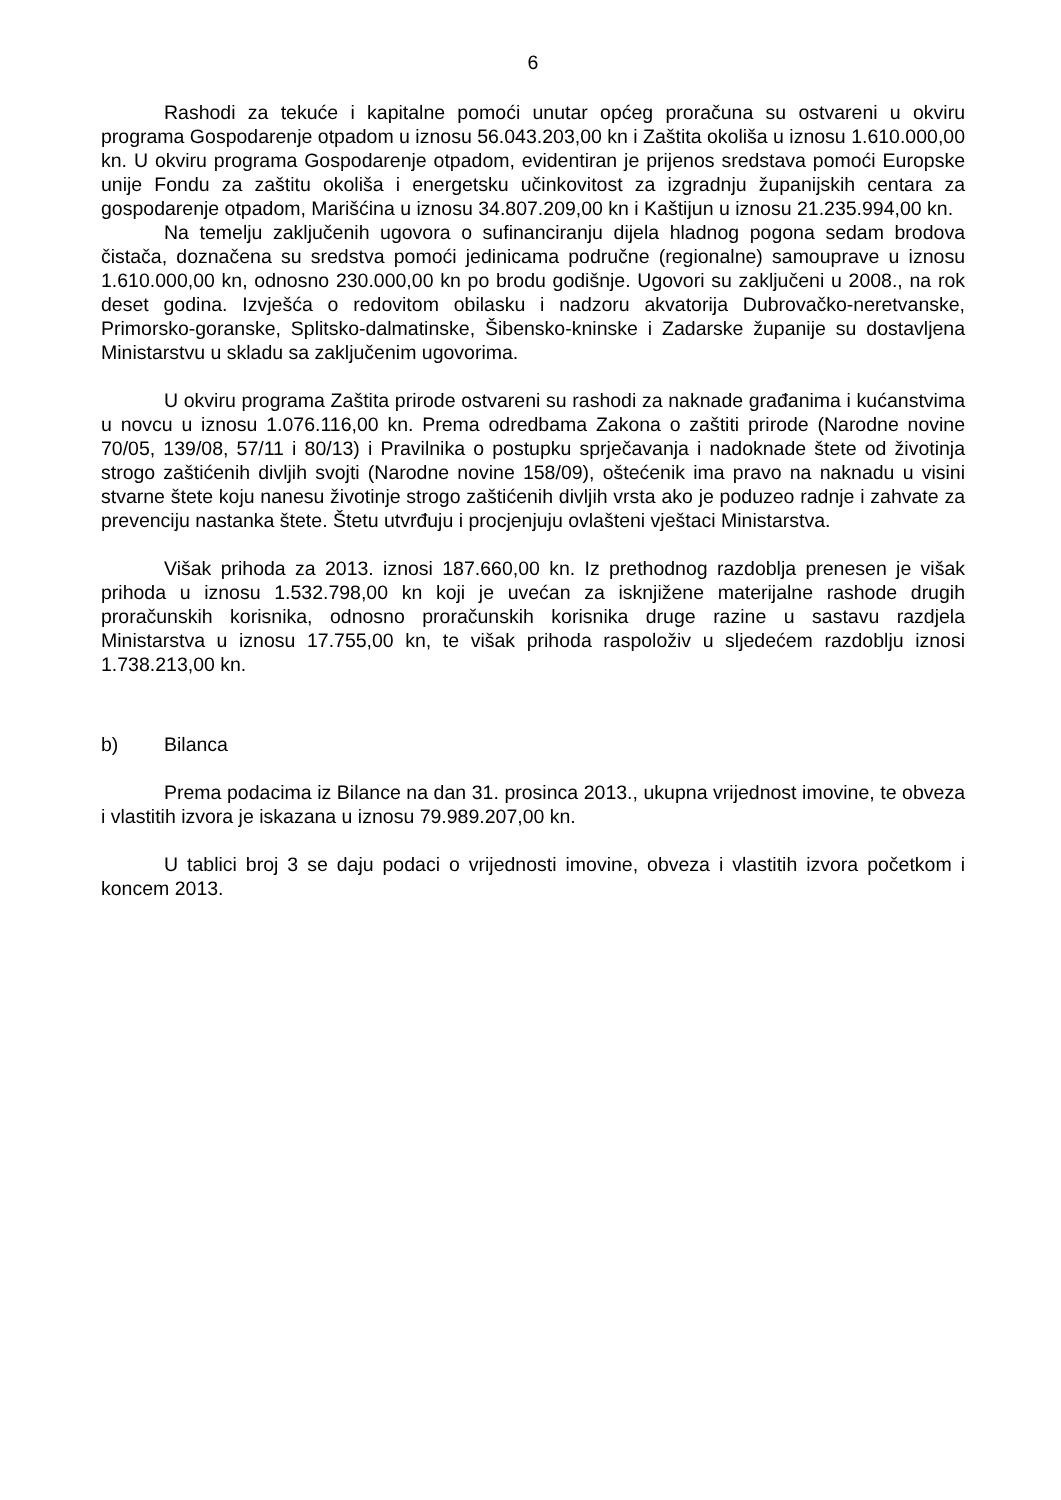6
Rashodi za tekuće i kapitalne pomoći unutar općeg proračuna su ostvareni u okviru programa Gospodarenje otpadom u iznosu 56.043.203,00 kn i Zaštita okoliša u iznosu 1.610.000,00 kn. U okviru programa Gospodarenje otpadom, evidentiran je prijenos sredstava pomoći Europske unije Fondu za zaštitu okoliša i energetsku učinkovitost za izgradnju županijskih centara za gospodarenje otpadom, Marišćina u iznosu 34.807.209,00 kn i Kaštijun u iznosu 21.235.994,00 kn.
Na temelju zaključenih ugovora o sufinanciranju dijela hladnog pogona sedam brodova čistača, doznačena su sredstva pomoći jedinicama područne (regionalne) samouprave u iznosu 1.610.000,00 kn, odnosno 230.000,00 kn po brodu godišnje. Ugovori su zaključeni u 2008., na rok deset godina. Izvješća o redovitom obilasku i nadzoru akvatorija Dubrovačko-neretvanske, Primorsko-goranske, Splitsko-dalmatinske, Šibensko-kninske i Zadarske županije su dostavljena Ministarstvu u skladu sa zaključenim ugovorima.
U okviru programa Zaštita prirode ostvareni su rashodi za naknade građanima i kućanstvima u novcu u iznosu 1.076.116,00 kn. Prema odredbama Zakona o zaštiti prirode (Narodne novine 70/05, 139/08, 57/11 i 80/13) i Pravilnika o postupku sprječavanja i nadoknade štete od životinja strogo zaštićenih divljih svojti (Narodne novine 158/09), oštećenik ima pravo na naknadu u visini stvarne štete koju nanesu životinje strogo zaštićenih divljih vrsta ako je poduzeo radnje i zahvate za prevenciju nastanka štete. Štetu utvrđuju i procjenjuju ovlašteni vještaci Ministarstva.
Višak prihoda za 2013. iznosi 187.660,00 kn. Iz prethodnog razdoblja prenesen je višak prihoda u iznosu 1.532.798,00 kn koji je uvećan za isknjižene materijalne rashode drugih proračunskih korisnika, odnosno proračunskih korisnika druge razine u sastavu razdjela Ministarstva u iznosu 17.755,00 kn, te višak prihoda raspoloživ u sljedećem razdoblju iznosi 1.738.213,00 kn.
b) Bilanca
Prema podacima iz Bilance na dan 31. prosinca 2013., ukupna vrijednost imovine, te obveza i vlastitih izvora je iskazana u iznosu 79.989.207,00 kn.
U tablici broj 3 se daju podaci o vrijednosti imovine, obveza i vlastitih izvora početkom i koncem 2013.